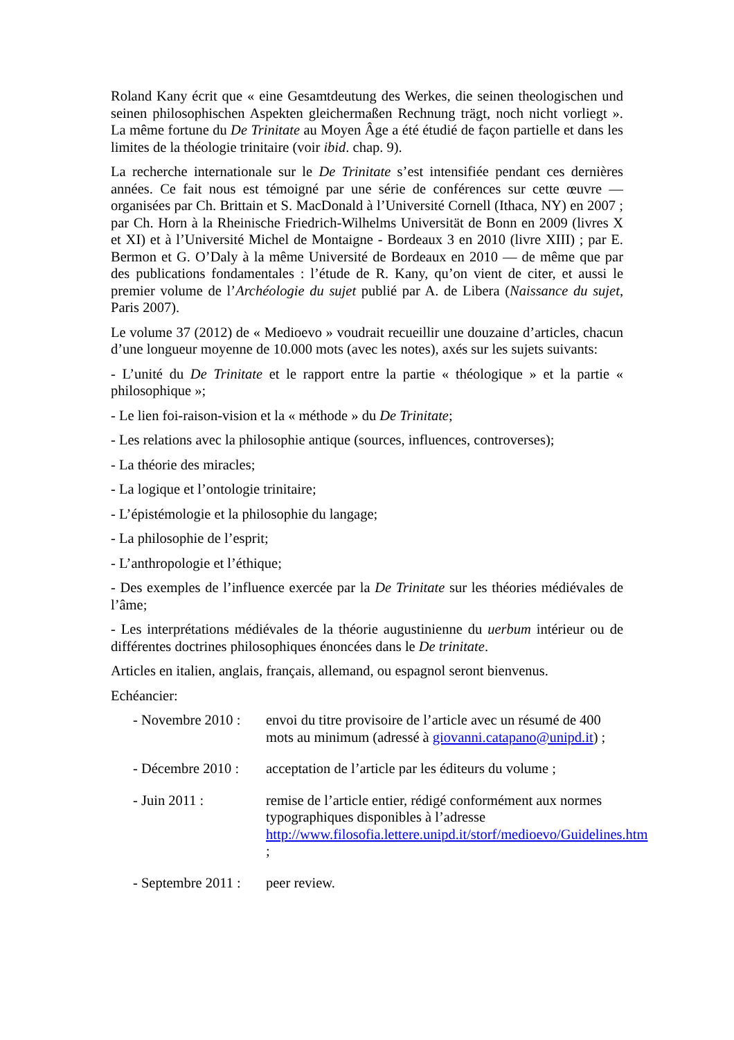Roland Kany écrit que « eine Gesamtdeutung des Werkes, die seinen theologischen und seinen philosophischen Aspekten gleichermaßen Rechnung trägt, noch nicht vorliegt ». La même fortune du De Trinitate au Moyen Âge a été étudié de façon partielle et dans les limites de la théologie trinitaire (voir ibid. chap. 9).
La recherche internationale sur le De Trinitate s’est intensifiée pendant ces dernières années. Ce fait nous est témoigné par une série de conférences sur cette œuvre — organisées par Ch. Brittain et S. MacDonald à l’Université Cornell (Ithaca, NY) en 2007 ; par Ch. Horn à la Rheinische Friedrich-Wilhelms Universität de Bonn en 2009 (livres X et XI) et à l’Université Michel de Montaigne - Bordeaux 3 en 2010 (livre XIII) ; par E. Bermon et G. O’Daly à la même Université de Bordeaux en 2010 — de même que par des publications fondamentales : l’étude de R. Kany, qu’on vient de citer, et aussi le premier volume de l’Archéologie du sujet publié par A. de Libera (Naissance du sujet, Paris 2007).
Le volume 37 (2012) de « Medioevo » voudrait recueillir une douzaine d’articles, chacun d’une longueur moyenne de 10.000 mots (avec les notes), axés sur les sujets suivants:
- L’unité du De Trinitate et le rapport entre la partie « théologique » et la partie « philosophique »;
- Le lien foi-raison-vision et la « méthode » du De Trinitate;
- Les relations avec la philosophie antique (sources, influences, controverses);
- La théorie des miracles;
- La logique et l’ontologie trinitaire;
- L’épistémologie et la philosophie du langage;
- La philosophie de l’esprit;
- L’anthropologie et l’éthique;
- Des exemples de l’influence exercée par la De Trinitate sur les théories médiévales de l’âme;
- Les interprétations médiévales de la théorie augustinienne du uerbum intérieur ou de différentes doctrines philosophiques énoncées dans le De trinitate.
Articles en italien, anglais, français, allemand, ou espagnol seront bienvenus.
Echéancier:
- Novembre 2010 :
envoi du titre provisoire de l’article avec un résumé de 400 mots au minimum (adressé à giovanni.catapano@unipd.it) ;
- Décembre 2010 :
acceptation de l’article par les éditeurs du volume ;
- Juin 2011 : remise de l’article entier, rédigé conformément aux normes typographiques disponibles à l’adresse http://www.filosofia.lettere.unipd.it/storf/medioevo/Guidelines.htm ;
- Septembre 2011 :
peer review.